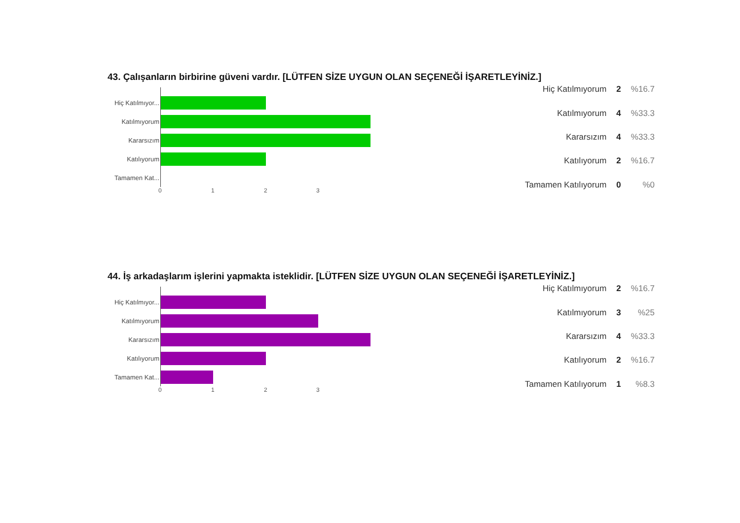43. Çalışanların birbirine güveni vardır. [LÜTFEN SİZE UYGUN OLAN SEÇENEĞİ İŞARETLEYİNİZ.]
Hiç Katılmıyor...
Katılmıyorum
Kararsızım
Katılıyorum
Tamamen Kat...
0 1 2 3
| Hiç Katılmıyorum | 2 | %16.7 |
| Katılmıyorum | 4 | %33.3 |
| Kararsızım | 4 | %33.3 |
| Katılıyorum | 2 | %16.7 |
| Tamamen Katılıyorum | 0 | %0 |
44. İş arkadaşlarım işlerini yapmakta isteklidir. [LÜTFEN SİZE UYGUN OLAN SEÇENEĞİ İŞARETLEYİNİZ.]
Hiç Katılmıyor...
Katılmıyorum
Kararsızım
Katılıyorum
Tamamen Kat...
0 1 2 3
| Hiç Katılmıyorum | 2 | %16.7 |
| Katılmıyorum | 3 | %25 |
| Kararsızım | 4 | %33.3 |
| Katılıyorum | 2 | %16.7 |
| Tamamen Katılıyorum | 1 | %8.3 |